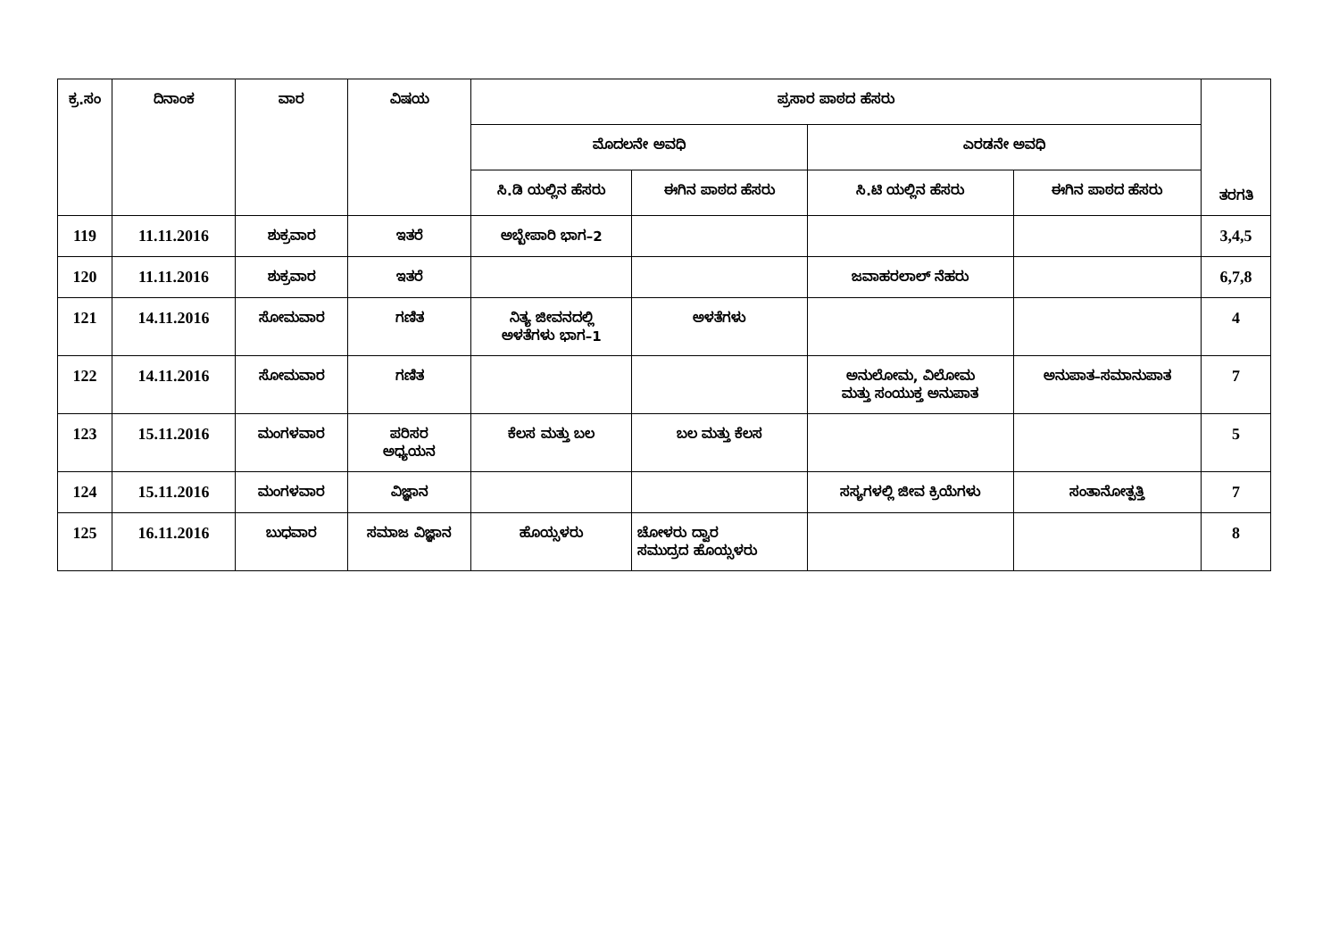| ಕ್ರ.ಸಂ | ದಿನಾಂಕ | ವಾರ | ವಿಷಯ | ಪ್ರಸಾರ ಪಾಠದ ಹೆಸರು | | | | ತರಗತಿ |
| --- | --- | --- | --- | --- | --- | --- | --- | --- |
| | | | | ಮೊದಲನೇ ಅವಧಿ | | ಎರಡನೇ ಅವಧಿ | | |
| | | | | ಸಿ.ಡಿ ಯಲ್ಲಿನ ಹೆಸರು | ಈಗಿನ ಪಾಠದ ಹೆಸರು | ಸಿ.ಟಿ ಯಲ್ಲಿನ ಹೆಸರು | ಈಗಿನ ಪಾಠದ ಹೆಸರು | |
| 119 | 11.11.2016 | ಶುಕ್ರವಾರ | ಇತರೆ | ಅಬ್ಬೇಪಾರಿ ಭಾಗ–2 | | | | 3,4,5 |
| 120 | 11.11.2016 | ಶುಕ್ರವಾರ | ಇತರೆ | | | ಜವಾಹರಲಾಲ್ ನೆಹರು | | 6,7,8 |
| 121 | 14.11.2016 | ಸೋಮವಾರ | ಗಣಿತ | ನಿತ್ಯ ಜೀವನದಲ್ಲಿ ಅಳತೆಗಳು ಭಾಗ–1 | ಅಳತೆಗಳು | | | 4 |
| 122 | 14.11.2016 | ಸೋಮವಾರ | ಗಣಿತ | | | ಅನುಲೋಮ, ವಿಲೋಮ ಮತ್ತು ಸಂಯುಕ್ತ ಅನುಪಾತ | ಅನುಪಾತ–ಸಮಾನುಪಾತ | 7 |
| 123 | 15.11.2016 | ಮಂಗಳವಾರ | ಪರಿಸರ ಅಧ್ಯಯನ | ಕೆಲಸ ಮತ್ತು ಬಲ | ಬಲ ಮತ್ತು ಕೆಲಸ | | | 5 |
| 124 | 15.11.2016 | ಮಂಗಳವಾರ | ವಿಜ್ಞಾನ | | | ಸಸ್ಯಗಳಲ್ಲಿ ಜೀವ ಕ್ರಿಯೆಗಳು | ಸಂತಾನೋತ್ಪತ್ತಿ | 7 |
| 125 | 16.11.2016 | ಬುಧವಾರ | ಸಮಾಜ ವಿಜ್ಞಾನ | ಹೊಯ್ಸಳರು | ಚೋಳರು ದ್ವಾರ ಸಮುದ್ರದ ಹೊಯ್ಸಳರು | | | 8 |